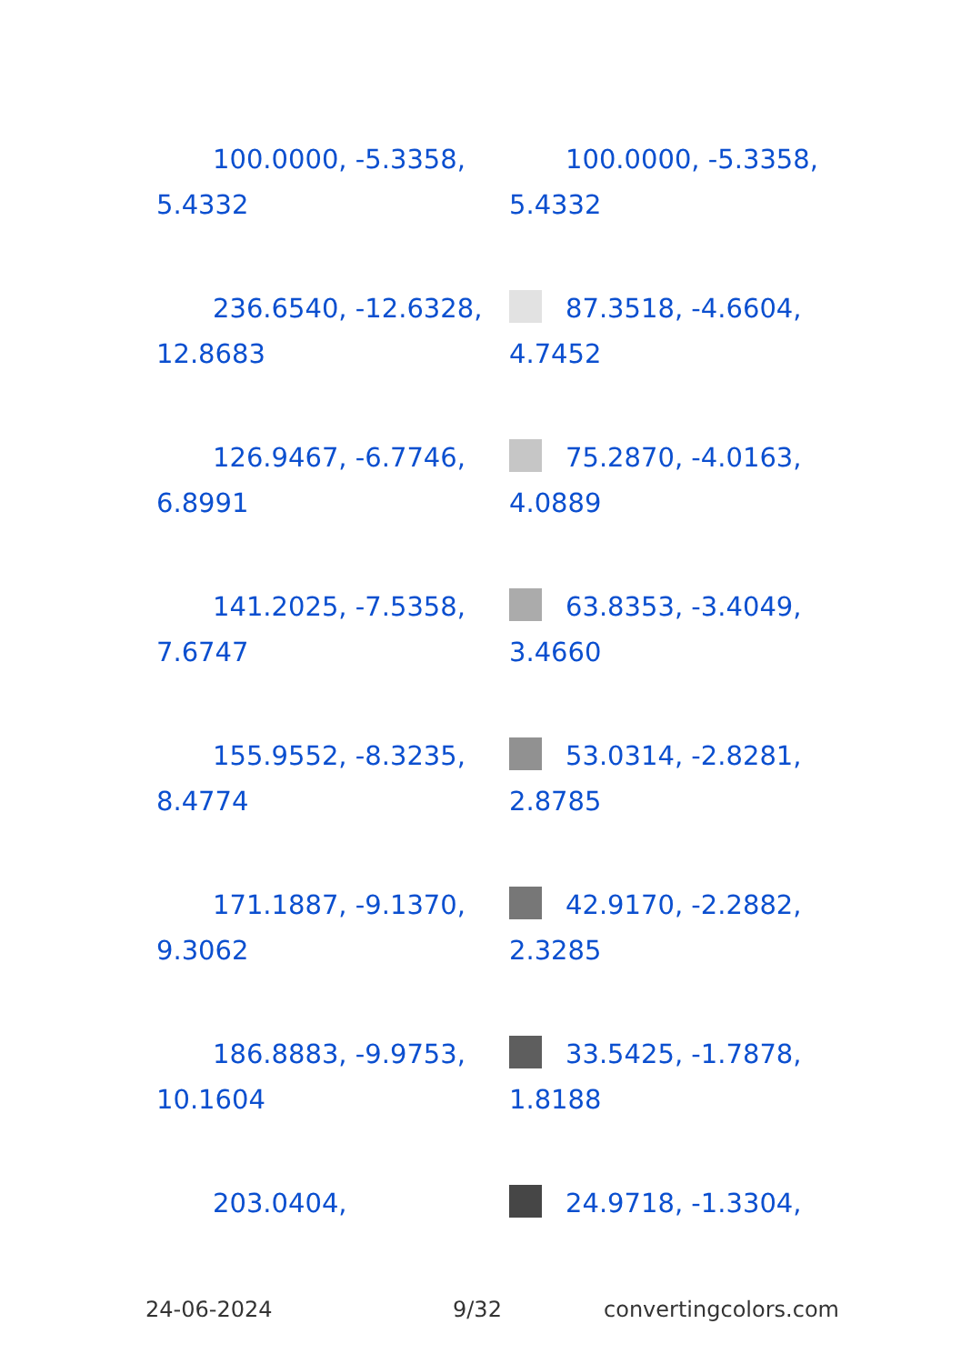100.0000, -5.3358, 5.4332
100.0000, -5.3358, 5.4332
236.6540, -12.6328, 12.8683
87.3518, -4.6604, 4.7452
126.9467, -6.7746, 6.8991
75.2870, -4.0163, 4.0889
141.2025, -7.5358, 7.6747
63.8353, -3.4049, 3.4660
155.9552, -8.3235, 8.4774
53.0314, -2.8281, 2.8785
171.1887, -9.1370, 9.3062
42.9170, -2.2882, 2.3285
186.8883, -9.9753, 10.1604
33.5425, -1.7878, 1.8188
203.0404,
24.9718, -1.3304,
24-06-2024 9/32 convertingcolors.com